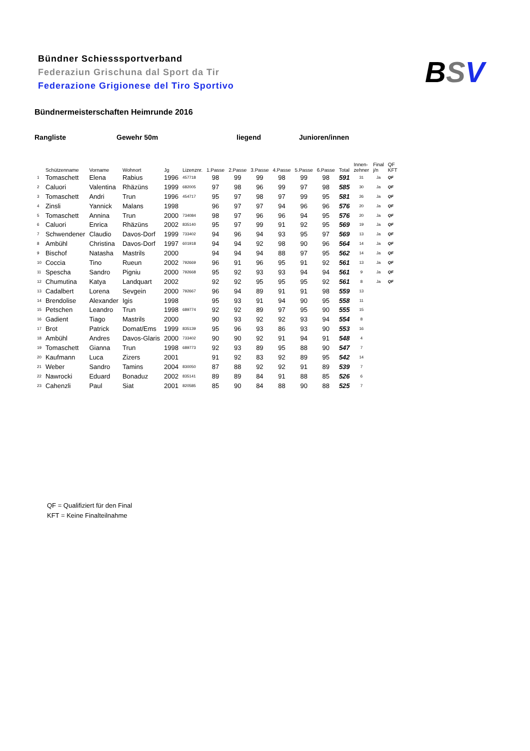Bündner Schiesssportverband
Federaziun Grischuna dal Sport da Tir
Federazione Grigionese del Tiro Sportivo
BSV
Bündnermeisterschaften Heimrunde 2016
Rangliste Gewehr 50m liegend Junioren/innen
| | Schützenname | Vorname | Wohnort | Jg | Lizenznr. | 1.Passe | 2.Passe | 3.Passe | 4.Passe | 5.Passe | 6.Passe | Total | Innen- zehner | Final j/n | QF KFT |
| --- | --- | --- | --- | --- | --- | --- | --- | --- | --- | --- | --- | --- | --- | --- | --- |
| 1 | Tomaschett | Elena | Rabius | 1996 | 457718 | 98 | 99 | 99 | 98 | 99 | 98 | 591 | 31 | Ja | QF |
| 2 | Caluori | Valentina | Rhäzüns | 1999 | 682005 | 97 | 98 | 96 | 99 | 97 | 98 | 585 | 30 | Ja | QF |
| 3 | Tomaschett | Andri | Trun | 1996 | 454717 | 95 | 97 | 98 | 97 | 99 | 95 | 581 | 26 | Ja | QF |
| 4 | Zinsli | Yannick | Malans | 1998 | | 96 | 97 | 97 | 94 | 96 | 96 | 576 | 20 | Ja | QF |
| 5 | Tomaschett | Annina | Trun | 2000 | 734084 | 98 | 97 | 96 | 96 | 94 | 95 | 576 | 20 | Ja | QF |
| 6 | Caluori | Enrica | Rhäzüns | 2002 | 835140 | 95 | 97 | 99 | 91 | 92 | 95 | 569 | 19 | Ja | QF |
| 7 | Schwendener | Claudio | Davos-Dorf | 1999 | 733402 | 94 | 96 | 94 | 93 | 95 | 97 | 569 | 13 | Ja | QF |
| 8 | Ambühl | Christina | Davos-Dorf | 1997 | 601918 | 94 | 94 | 92 | 98 | 90 | 96 | 564 | 14 | Ja | QF |
| 9 | Bischof | Natasha | Mastrils | 2000 | | 94 | 94 | 94 | 88 | 97 | 95 | 562 | 14 | Ja | QF |
| 10 | Coccia | Tino | Rueun | 2002 | 792669 | 96 | 91 | 96 | 95 | 91 | 92 | 561 | 13 | Ja | QF |
| 11 | Spescha | Sandro | Pigniu | 2000 | 792668 | 95 | 92 | 93 | 93 | 94 | 94 | 561 | 9 | Ja | QF |
| 12 | Chumutina | Katya | Landquart | 2002 | | 92 | 92 | 95 | 95 | 95 | 92 | 561 | 8 | Ja | QF |
| 13 | Cadalbert | Lorena | Sevgein | 2000 | 792667 | 96 | 94 | 89 | 91 | 91 | 98 | 559 | 13 | | |
| 14 | Brendolise | Alexander | Igis | 1998 | | 95 | 93 | 91 | 94 | 90 | 95 | 558 | 11 | | |
| 15 | Petschen | Leandro | Trun | 1998 | 689774 | 92 | 92 | 89 | 97 | 95 | 90 | 555 | 15 | | |
| 16 | Gadient | Tiago | Mastrils | 2000 | | 90 | 93 | 92 | 92 | 93 | 94 | 554 | 8 | | |
| 17 | Brot | Patrick | Domat/Ems | 1999 | 835139 | 95 | 96 | 93 | 86 | 93 | 90 | 553 | 16 | | |
| 18 | Ambühl | Andres | Davos-Glaris | 2000 | 733402 | 90 | 90 | 92 | 91 | 94 | 91 | 548 | 4 | | |
| 19 | Tomaschett | Gianna | Trun | 1998 | 689773 | 92 | 93 | 89 | 95 | 88 | 90 | 547 | 7 | | |
| 20 | Kaufmann | Luca | Zizers | 2001 | | 91 | 92 | 83 | 92 | 89 | 95 | 542 | 14 | | |
| 21 | Weber | Sandro | Tamins | 2004 | 830050 | 87 | 88 | 92 | 92 | 91 | 89 | 539 | 7 | | |
| 22 | Nawrocki | Eduard | Bonaduz | 2002 | 835141 | 89 | 89 | 84 | 91 | 88 | 85 | 526 | 6 | | |
| 23 | Cahenzli | Paul | Siat | 2001 | 820585 | 85 | 90 | 84 | 88 | 90 | 88 | 525 | 7 | | |
QF = Qualifiziert für den Final
KFT = Keine Finalteilnahme